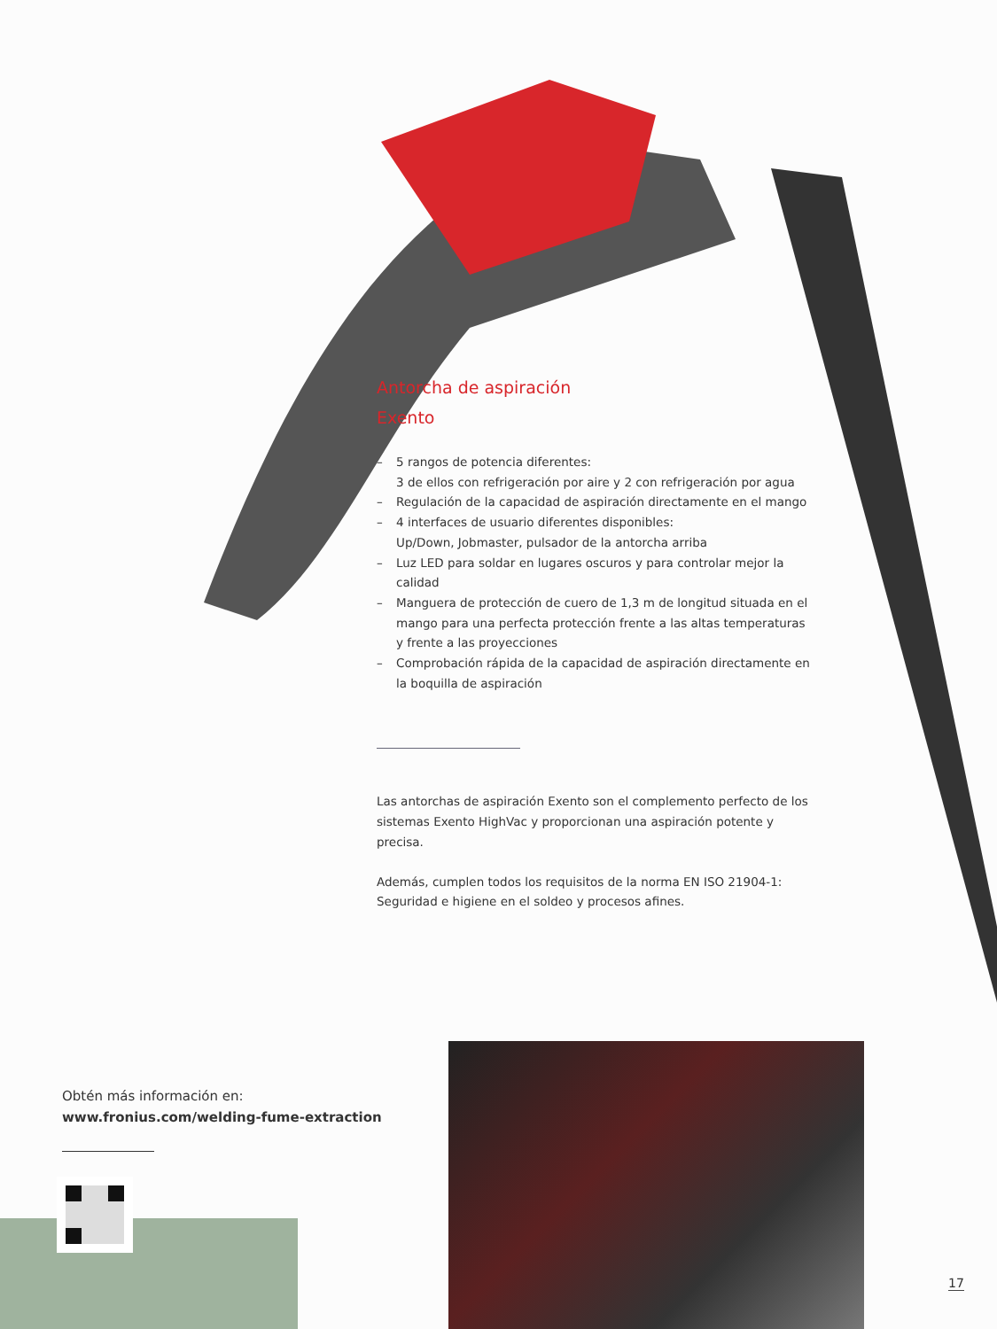Antorcha de aspiración
Exento
– 5 rangos de potencia diferentes:
3 de ellos con refrigeración por aire y 2 con refrigeración por agua
– Regulación de la capacidad de aspiración directamente en el mango
– 4 interfaces de usuario diferentes disponibles:
Up/Down, Jobmaster, pulsador de la antorcha arriba
– Luz LED para soldar en lugares oscuros y para controlar mejor la calidad
– Manguera de protección de cuero de 1,3 m de longitud situada en el mango para una perfecta protección frente a las altas temperaturas y frente a las proyecciones
– Comprobación rápida de la capacidad de aspiración directamente en la boquilla de aspiración
Las antorchas de aspiración Exento son el complemento perfecto de los sistemas Exento HighVac y proporcionan una aspiración potente y precisa.
Además, cumplen todos los requisitos de la norma EN ISO 21904-1: Seguridad e higiene en el soldeo y procesos afines.
Obtén más información en:
www.fronius.com/welding-fume-extraction
17